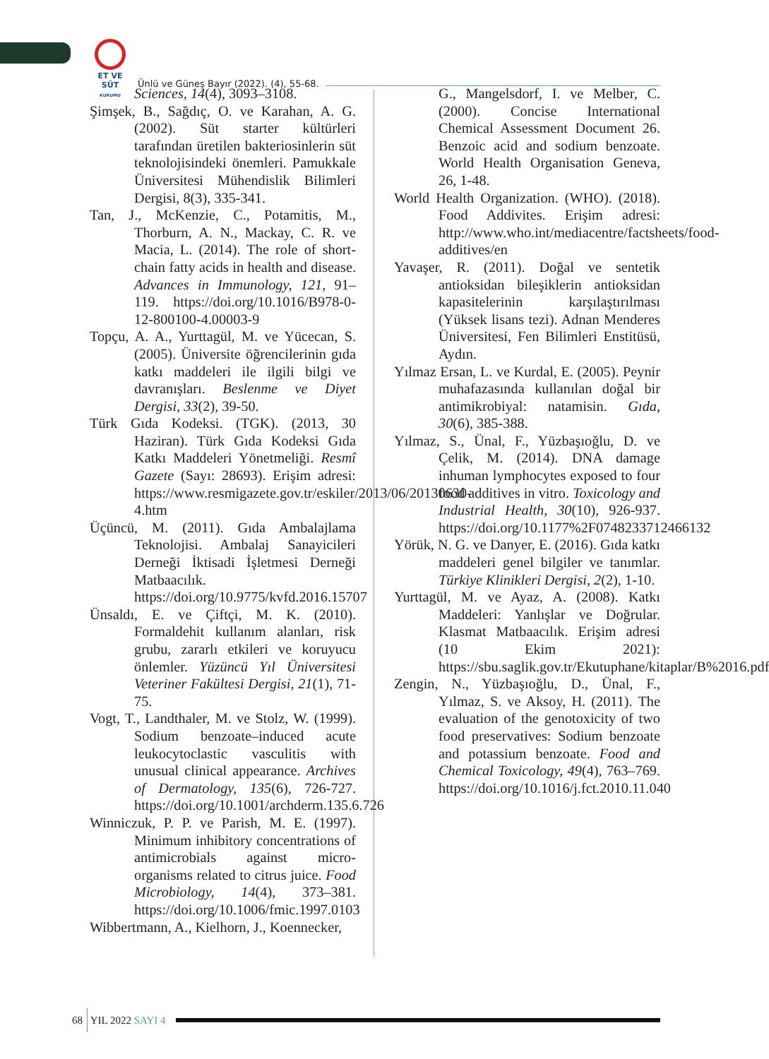ET VE SÜT
KURUMU
Ünlü ve Güneş Bayır (2022). (4), 55-68.
Sciences, 14(4), 3093–3108.
Şimşek, B., Sağdıç, O. ve Karahan, A. G. (2002). Süt starter kültürleri tarafından üretilen bakteriosinlerin süt teknolojisindeki önemleri. Pamukkale Üniversitesi Mühendislik Bilimleri Dergisi, 8(3), 335-341.
Tan, J., McKenzie, C., Potamitis, M., Thorburn, A. N., Mackay, C. R. ve Macia, L. (2014). The role of short-chain fatty acids in health and disease. Advances in Immunology, 121, 91–119. https://doi.org/10.1016/B978-0-12-800100-4.00003-9
Topçu, A. A., Yurttagül, M. ve Yücecan, S. (2005). Üniversite öğrencilerinin gıda katkı maddeleri ile ilgili bilgi ve davranışları. Beslenme ve Diyet Dergisi, 33(2), 39-50.
Türk Gıda Kodeksi. (TGK). (2013, 30 Haziran). Türk Gıda Kodeksi Gıda Katkı Maddeleri Yönetmeliği. Resmî Gazete (Sayı: 28693). Erişim adresi: https://www.resmigazete.gov.tr/eskiler/2013/06/20130630-4.htm
Üçüncü, M. (2011). Gıda Ambalajlama Teknolojisi. Ambalaj Sanayicileri Derneği İktisadi İşletmesi Derneği Matbaacılık. https://doi.org/10.9775/kvfd.2016.15707
Ünsaldı, E. ve Çiftçi, M. K. (2010). Formaldehit kullanım alanları, risk grubu, zararlı etkileri ve koruyucu önlemler. Yüzüncü Yıl Üniversitesi Veteriner Fakültesi Dergisi, 21(1), 71-75.
Vogt, T., Landthaler, M. ve Stolz, W. (1999). Sodium benzoate–induced acute leukocytoclastic vasculitis with unusual clinical appearance. Archives of Dermatology, 135(6), 726-727. https://doi.org/10.1001/archderm.135.6.726
Winniczuk, P. P. ve Parish, M. E. (1997). Minimum inhibitory concentrations of antimicrobials against micro-organisms related to citrus juice. Food Microbiology, 14(4), 373–381. https://doi.org/10.1006/fmic.1997.0103
Wibbertmann, A., Kielhorn, J., Koennecker,
G., Mangelsdorf, I. ve Melber, C. (2000). Concise International Chemical Assessment Document 26. Benzoic acid and sodium benzoate. World Health Organisation Geneva, 26, 1-48.
World Health Organization. (WHO). (2018). Food Addivites. Erişim adresi: http://www.who.int/mediacentre/factsheets/food-additives/en
Yavaşer, R. (2011). Doğal ve sentetik antioksidan bileşiklerin antioksidan kapasitelerinin karşılaştırılması (Yüksek lisans tezi). Adnan Menderes Üniversitesi, Fen Bilimleri Enstitüsü, Aydın.
Yılmaz Ersan, L. ve Kurdal, E. (2005). Peynir muhafazasında kullanılan doğal bir antimikrobiyal: natamisin. Gıda, 30(6), 385-388.
Yılmaz, S., Ünal, F., Yüzbaşıoğlu, D. ve Çelik, M. (2014). DNA damage inhuman lymphocytes exposed to four food additives in vitro. Toxicology and Industrial Health, 30(10), 926-937. https://doi.org/10.1177%2F0748233712466132
Yörük, N. G. ve Danyer, E. (2016). Gıda katkı maddeleri genel bilgiler ve tanımlar. Türkiye Klinikleri Dergisi, 2(2), 1-10.
Yurttagül, M. ve Ayaz, A. (2008). Katkı Maddeleri: Yanlışlar ve Doğrular. Klasmat Matbaacılık. Erişim adresi (10 Ekim 2021): https://sbu.saglik.gov.tr/Ekutuphane/kitaplar/B%2016.pdf
Zengin, N., Yüzbaşıoğlu, D., Ünal, F., Yılmaz, S. ve Aksoy, H. (2011). The evaluation of the genotoxicity of two food preservatives: Sodium benzoate and potassium benzoate. Food and Chemical Toxicology, 49(4), 763–769. https://doi.org/10.1016/j.fct.2010.11.040
68 YIL 2022 SAYI 4